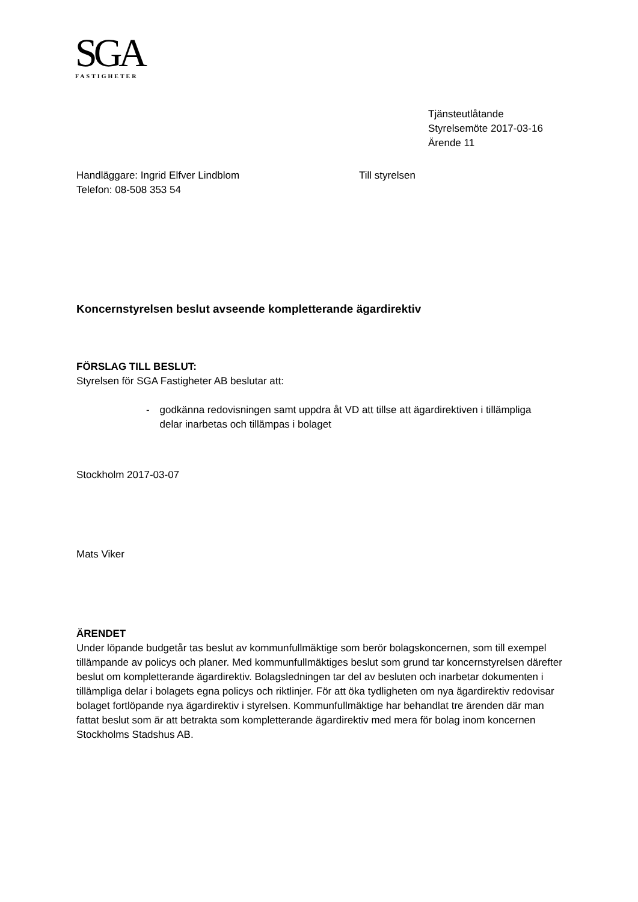SGA
FASTIGHETER
Tjänsteutlåtande
Styrelsemöte 2017-03-16
Ärende 11
Handläggare: Ingrid Elfver Lindblom
Telefon: 08-508 353 54
Till styrelsen
Koncernstyrelsen beslut avseende kompletterande ägardirektiv
FÖRSLAG TILL BESLUT:
Styrelsen för SGA Fastigheter AB beslutar att:
- godkänna redovisningen samt uppdra åt VD att tillse att ägardirektiven i tillämpliga delar inarbetas och tillämpas i bolaget
Stockholm 2017-03-07
Mats Viker
ÄRENDET
Under löpande budgetår tas beslut av kommunfullmäktige som berör bolagskoncernen, som till exempel tillämpande av policys och planer. Med kommunfullmäktiges beslut som grund tar koncernstyrelsen därefter beslut om kompletterande ägardirektiv. Bolagsledningen tar del av besluten och inarbetar dokumenten i tillämpliga delar i bolagets egna policys och riktlinjer. För att öka tydligheten om nya ägardirektiv redovisar bolaget fortlöpande nya ägardirektiv i styrelsen. Kommunfullmäktige har behandlat tre ärenden där man fattat beslut som är att betrakta som kompletterande ägardirektiv med mera för bolag inom koncernen Stockholms Stadshus AB.